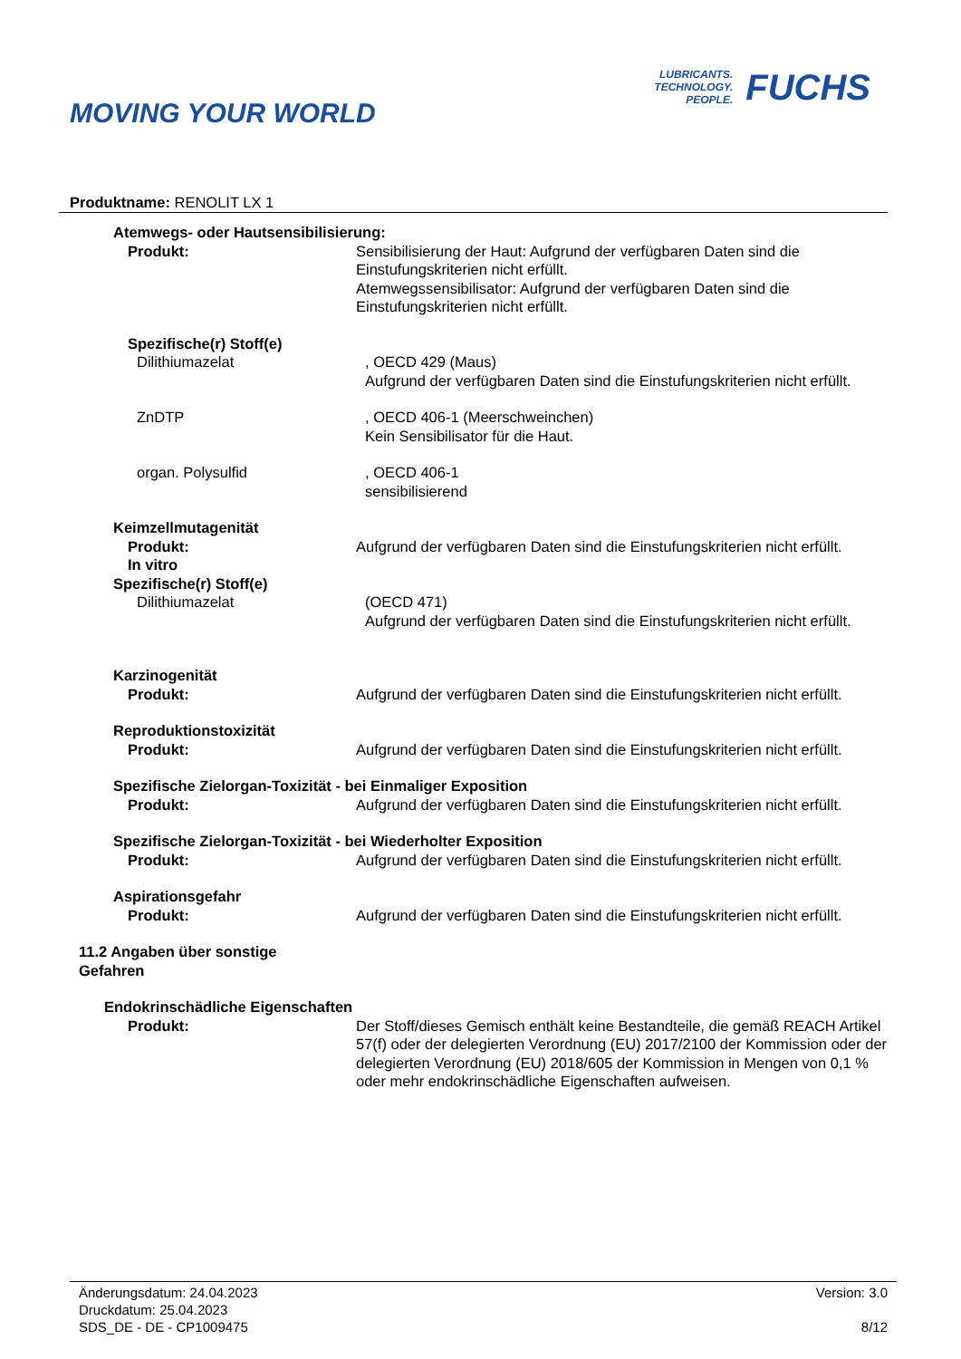MOVING YOUR WORLD
LUBRICANTS.
TECHNOLOGY.
PEOPLE.
FUCHS
Produktname: RENOLIT LX 1
Atemwegs- oder Hautsensibilisierung:
Produkt: Sensibilisierung der Haut: Aufgrund der verfügbaren Daten sind die Einstufungskriterien nicht erfüllt.
Atemwegssensibilisator: Aufgrund der verfügbaren Daten sind die Einstufungskriterien nicht erfüllt.
Spezifische(r) Stoff(e)
Dilithiumazelat , OECD 429 (Maus)
Aufgrund der verfügbaren Daten sind die Einstufungskriterien nicht erfüllt.
ZnDTP , OECD 406-1 (Meerschweinchen)
Kein Sensibilisator für die Haut.
organ. Polysulfid , OECD 406-1
sensibilisierend
Keimzellmutagenität
Produkt: Aufgrund der verfügbaren Daten sind die Einstufungskriterien nicht erfüllt.
In vitro
Spezifische(r) Stoff(e)
Dilithiumazelat (OECD 471)
Aufgrund der verfügbaren Daten sind die Einstufungskriterien nicht erfüllt.
Karzinogenität
Produkt: Aufgrund der verfügbaren Daten sind die Einstufungskriterien nicht erfüllt.
Reproduktionstoxizität
Produkt: Aufgrund der verfügbaren Daten sind die Einstufungskriterien nicht erfüllt.
Spezifische Zielorgan-Toxizität - bei Einmaliger Exposition
Produkt: Aufgrund der verfügbaren Daten sind die Einstufungskriterien nicht erfüllt.
Spezifische Zielorgan-Toxizität - bei Wiederholter Exposition
Produkt: Aufgrund der verfügbaren Daten sind die Einstufungskriterien nicht erfüllt.
Aspirationsgefahr
Produkt: Aufgrund der verfügbaren Daten sind die Einstufungskriterien nicht erfüllt.
11.2 Angaben über sonstige Gefahren
Endokrinschädliche Eigenschaften
Produkt: Der Stoff/dieses Gemisch enthält keine Bestandteile, die gemäß REACH Artikel 57(f) oder der delegierten Verordnung (EU) 2017/2100 der Kommission oder der delegierten Verordnung (EU) 2018/605 der Kommission in Mengen von 0,1 % oder mehr endokrinschädliche Eigenschaften aufweisen.
Änderungsdatum: 24.04.2023 Version: 3.0
Druckdatum: 25.04.2023
SDS_DE - DE - CP1009475 8/12